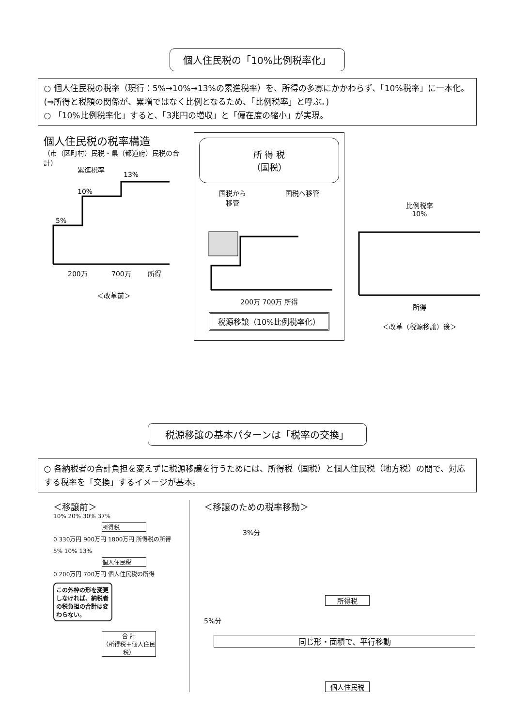個人住民税の「10%比例税率化」
○ 個人住民税の税率（現行：5%→10%→13%の累進税率）を、所得の多寡にかかわらず、「10%税率」に一本化。(⇒所得と税額の関係が、累増ではなく比例となるため、「比例税率」と呼ぶ。)
○ 「10%比例税率化」すると、「3兆円の増収」と「偏在度の縮小」が実現。
個人住民税の税率構造
（市（区町村）民税・県（都道府）民税の合計）
累進税率
13%
10%
5%
200万
700万
所得
＜改革前＞
所 得 税
（国税）
国税から
移管 国税へ移管
200万 700万 所得
税源移譲（10%比例税率化）
比例税率
10%
所得
＜改革（税源移譲）後＞
税源移譲の基本パターンは「税率の交換」
○ 各納税者の合計負担を変えずに税源移譲を行うためには、所得税（国税）と個人住民税（地方税）の間で、対応する税率を「交換」するイメージが基本。
＜移譲前＞
10% 20% 30% 37%
所得税
0 330万円 900万円 1800万円 所得税の所得
5% 10% 13%
個人住民税
0 200万円 700万円 個人住民税の所得
この外枠の形を変更しなければ、納税者の税負担の合計は変わらない。
合 計
（所得税＋個人住民税）
＜移譲のための税率移動＞
3%分
所得税
5%分
同じ形・面積で、平行移動
個人住民税